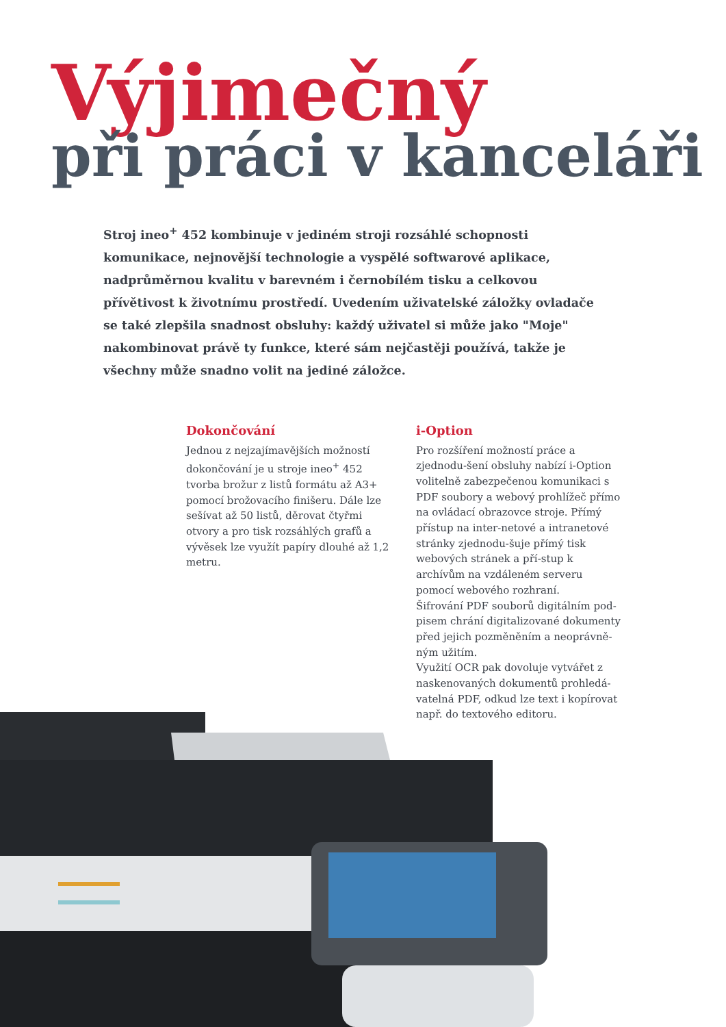Výjimečný
při práci v kanceláři
Stroj ineo<sup>+</sup> 452 kombinuje v jediném stroji rozsáhlé schopnosti komunikace, nejnovější technologie a vyspělé softwarové aplikace, nadprůměrnou kvalitu v barevném i černobílém tisku a celkovou přívětivost k životnímu prostředí. Uvedením uživatelské záložky ovladače se také zlepšila snadnost obsluhy: každý uživatel si může jako "Moje" nakombinovat právě ty funkce, které sám nejčastěji používá, takže je všechny může snadno volit na jediné záložce.
Dokončování
Jednou z nejzajímavějších možností dokončování je u stroje ineo<sup>+</sup> 452 tvorba brožur z listů formátu až A3+ pomocí brožovacího finišeru. Dále lze sešívat až 50 listů, děrovat čtyřmi otvory a pro tisk rozsáhlých grafů a vývěsek lze využít papíry dlouhé až 1,2 metru.
i-Option
Pro rozšíření možností práce a zjednodu-šení obsluhy nabízí i-Option volitelně zabezpečenou komunikaci s PDF soubory a webový prohlížeč přímo na ovládací obrazovce stroje. Přímý přístup na inter-netové a intranetové stránky zjednodu-šuje přímý tisk webových stránek a pří-stup k archívům na vzdáleném serveru pomocí webového rozhraní.
Šifrování PDF souborů digitálním pod-pisem chrání digitalizované dokumenty před jejich pozměněním a neoprávně-ným užitím.
Využití OCR pak dovoluje vytvářet z naskenovaných dokumentů prohledá-vatelná PDF, odkud lze text i kopírovat např. do textového editoru.